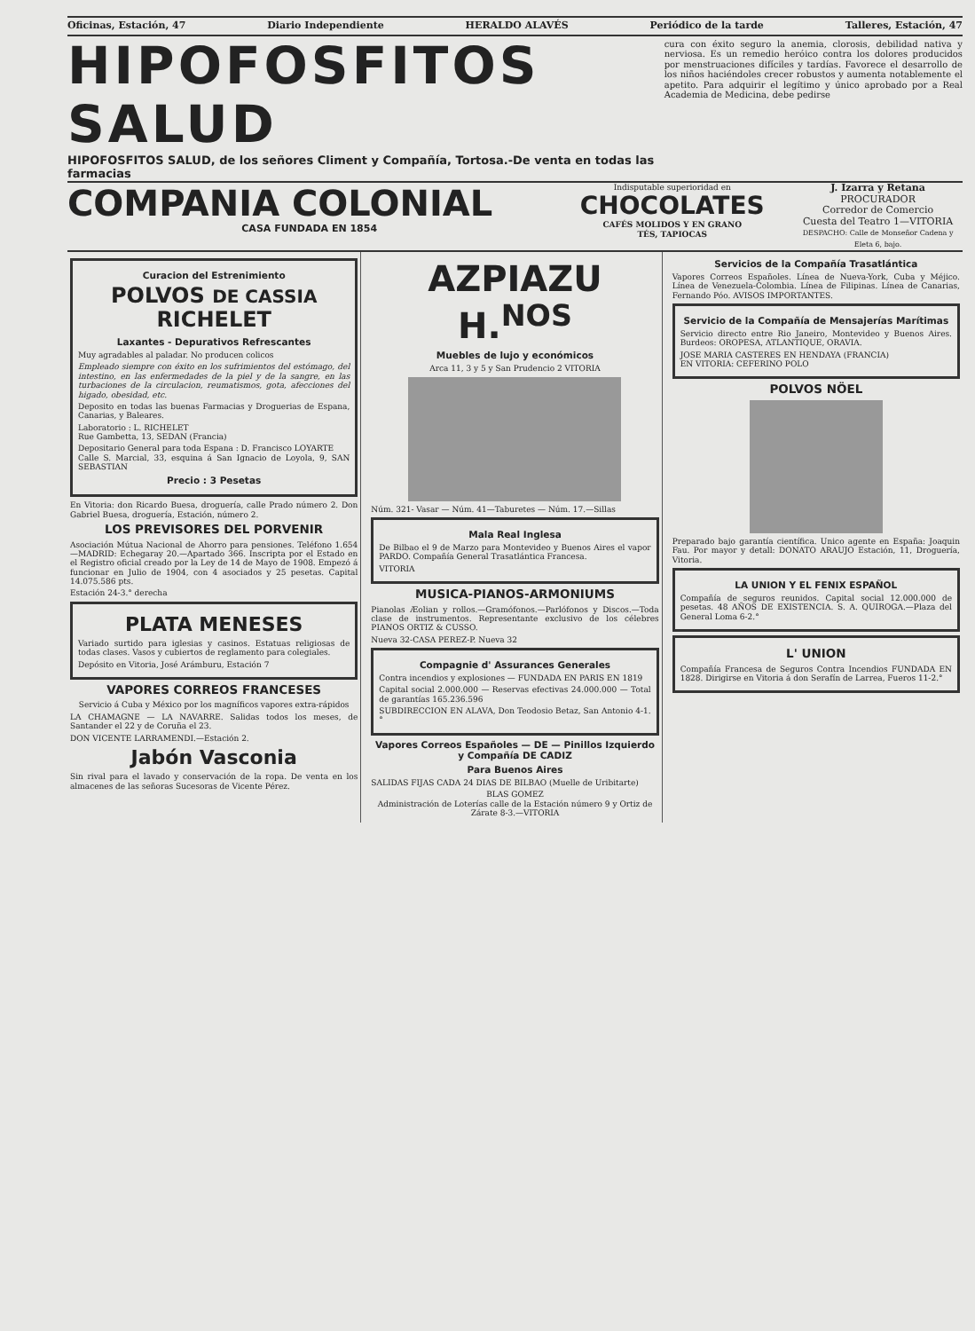Oficinas, Estación, 47 Diario Independiente HERALDO ALAVÉS Periódico de la tarde Talleres, Estación, 47
HIPOFOSFITOS SALUD
HIPOFOSFITOS SALUD, de los señores Climent y Compañía, Tortosa.-De venta en todas las farmacias
cura con éxito seguro la anemia, clorosis, debilidad nativa y nerviosa. Es un remedio heróico contra los dolores producidos por menstruaciones difíciles y tardías. Favorece el desarrollo de los niños haciéndoles crecer robustos y aumenta notablemente el apetito. Para adquirir el legítimo y único aprobado por a Real Academia de Medicina, debe pedirse
COMPANIA COLONIAL
CASA FUNDADA EN 1854
Indisputable superioridad en
CHOCOLATES
CAFÉS MOLIDOS Y EN GRANO
TÉS, TAPIOCAS
J. Izarra y Retana
PROCURADOR
Corredor de Comercio
Cuesta del Teatro 1—VITORIA
DESPACHO: Calle de Monseñor Cadena y Eleta 6, bajo.
Curacion del Estrenimiento
POLVOS DE CASSIA RICHELET
Laxantes - Depurativos Refrescantes
Muy agradables al paladar. No producen colicos
Empleado siempre con éxito en los sufrimientos del estómago, del intestino, en las enfermedades de la piel y de la sangre, en las turbaciones de la circulacion, reumatismos, gota, afecciones del higado, obesidad, etc.
Deposito en todas las buenas Farmacias y Droguerias de Espana, Canarias, y Baleares.
Laboratorio : L. RICHELET
Rue Gambetta, 13, SEDAN (Francia)
Depositario General para toda Espana : D. Francisco LOYARTE
Calle S. Marcial, 33, esquina á San Ignacio de Loyola, 9, SAN SEBASTIAN
Precio : 3 Pesetas
En Vitoria: don Ricardo Buesa, droguería, calle Prado número 2. Don Gabriel Buesa, droguería, Estación, número 2.
LOS PREVISORES DEL PORVENIR
Asociación Mútua Nacional de Ahorro para pensiones. Teléfono 1.654—MADRID: Echegaray 20.—Apartado 366. Inscripta por el Estado en el Registro oficial creado por la Ley de 14 de Mayo de 1908. Empezó á funcionar en Julio de 1904, con 4 asociados y 25 pesetas. Capital 14.075.586 pts.
Estación 24-3.° derecha
PLATA MENESES
Variado surtido para iglesias y casinos. Estatuas religiosas de todas clases. Vasos y cubiertos de reglamento para colegiales.
Depósito en Vitoria, José Arámburu, Estación 7
VAPORES CORREOS FRANCESES
Servicio á Cuba y México por los magníficos vapores extra-rápidos
LA CHAMAGNE — LA NAVARRE. Salidas todos los meses, de Santander el 22 y de Coruña el 23.
DON VICENTE LARRAMENDI.—Estación 2.
Jabón Vasconia
Sin rival para el lavado y conservación de la ropa. De venta en los almacenes de las señoras Sucesoras de Vicente Pérez.
AZPIAZU H.<sup>NOS</sup>
Muebles de lujo y económicos
Arca 11, 3 y 5 y San Prudencio 2 VITORIA
Núm. 321- Vasar — Núm. 41—Taburetes — Núm. 17.—Sillas
Mala Real Inglesa
De Bilbao el 9 de Marzo para Montevideo y Buenos Aires el vapor PARDO. Compañía General Trasatlántica Francesa.
VITORIA
MUSICA-PIANOS-ARMONIUMS
Pianolas Æolian y rollos.—Gramófonos.—Parlófonos y Discos.—Toda clase de instrumentos. Representante exclusivo de los célebres PIANOS ORTIZ & CUSSO.
Nueva 32-CASA PEREZ-P. Nueva 32
Compagnie d' Assurances Generales
Contra incendios y explosiones — FUNDADA EN PARIS EN 1819
Capital social 2.000.000 — Reservas efectivas 24.000.000 — Total de garantías 165.236.596
SUBDIRECCION EN ALAVA, Don Teodosio Betaz, San Antonio 4-1.°
Vapores Correos Españoles — DE — Pinillos Izquierdo y Compañía DE CADIZ
Para Buenos Aires
SALIDAS FIJAS CADA 24 DIAS DE BILBAO (Muelle de Uribitarte)
BLAS GOMEZ
Administración de Loterías calle de la Estación número 9 y Ortiz de Zárate 8-3.—VITORIA
Servicios de la Compañía Trasatlántica
Vapores Correos Españoles. Línea de Nueva-York, Cuba y Méjico. Línea de Venezuela-Colombia. Línea de Filipinas. Línea de Canarias, Fernando Póo. AVISOS IMPORTANTES.
Servicio de la Compañía de Mensajerías Marítimas
Servicio directo entre Rio Janeiro, Montevideo y Buenos Aires. Burdeos: OROPESA, ATLANTIQUE, ORAVIA.
JOSE MARIA CASTERES EN HENDAYA (FRANCIA)
EN VITORIA: CEFERINO POLO
POLVOS NÖEL
Preparado bajo garantía científica. Unico agente en España: Joaquin Fau. Por mayor y detall: DONATO ARAUJO Estación, 11, Droguería, Vitoria.
LA UNION Y EL FENIX ESPAÑOL
Compañía de seguros reunidos. Capital social 12.000.000 de pesetas. 48 AÑOS DE EXISTENCIA. S. A. QUIROGA.—Plaza del General Loma 6-2.°
L' UNION
Compañía Francesa de Seguros Contra Incendios FUNDADA EN 1828. Dirigirse en Vitoria á don Serafín de Larrea, Fueros 11-2.°